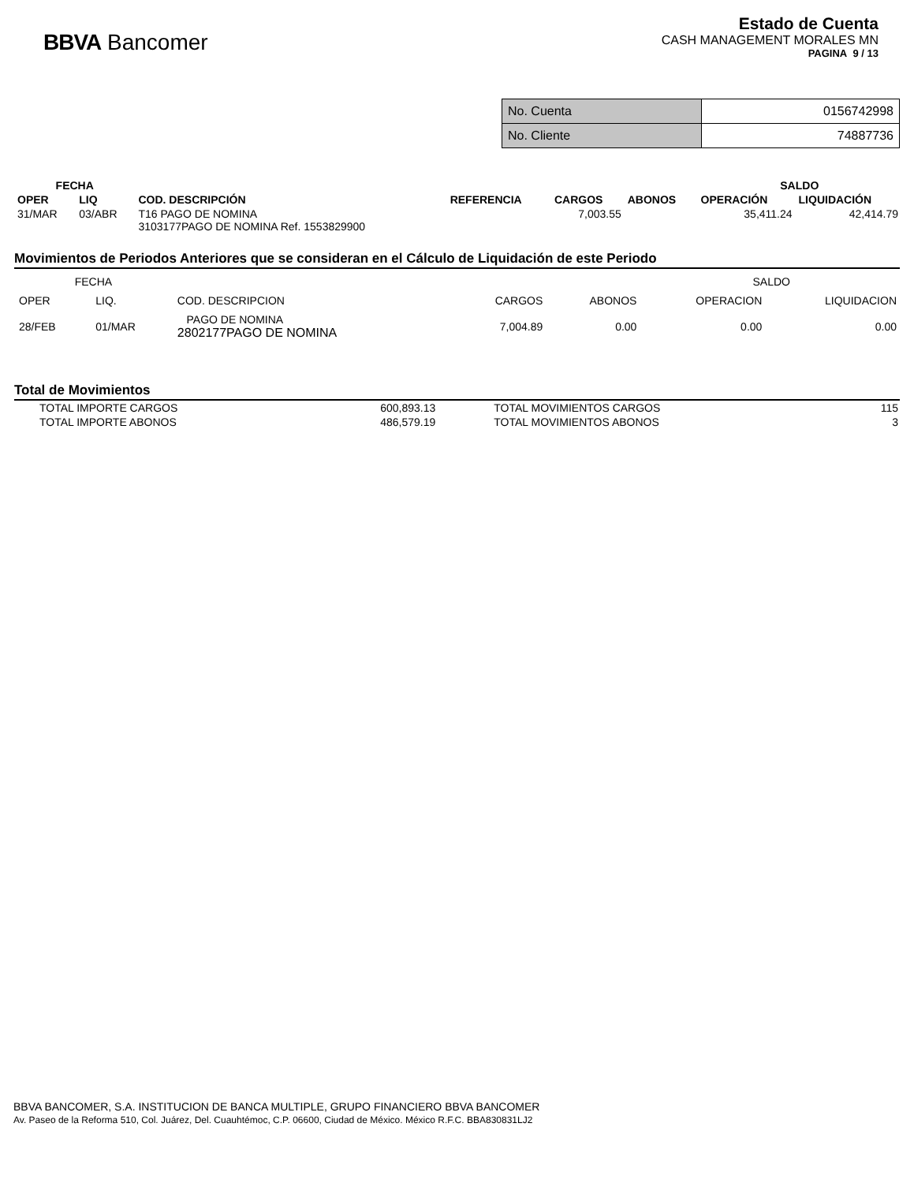BBVA Bancomer
Estado de Cuenta
CASH MANAGEMENT MORALES MN
PAGINA 9 / 13
| No. Cuenta | 0156742998 |
| No. Cliente | 74887736 |
| FECHA | | | | | | SALDO | |
| --- | --- | --- | --- | --- | --- | --- | --- |
| OPER | LIQ | COD. DESCRIPCIÓN | REFERENCIA | CARGOS | ABONOS | OPERACIÓN | LIQUIDACIÓN |
| 31/MAR | 03/ABR | T16 PAGO DE NOMINA 3103177PAGO DE NOMINA Ref. 1553829900 | | 7,003.55 | | 35,411.24 | 42,414.79 |
Movimientos de Periodos Anteriores que se consideran en el Cálculo de Liquidación de este Periodo
| FECHA | | | | | SALDO | |
| OPER | LIQ. | COD. DESCRIPCION | CARGOS | ABONOS | OPERACION | LIQUIDACION |
| 28/FEB | 01/MAR | PAGO DE NOMINA 2802177PAGO DE NOMINA | 7,004.89 | 0.00 | 0.00 | 0.00 |
Total de Movimientos
| TOTAL IMPORTE CARGOS | 600,893.13 | TOTAL MOVIMIENTOS CARGOS | 115 |
| TOTAL IMPORTE ABONOS | 486,579.19 | TOTAL MOVIMIENTOS ABONOS | 3 |
BBVA BANCOMER, S.A. INSTITUCION DE BANCA MULTIPLE, GRUPO FINANCIERO BBVA BANCOMER
Av. Paseo de la Reforma 510, Col. Juárez, Del. Cuauhtémoc, C.P. 06600, Ciudad de México. México R.F.C. BBA830831LJ2